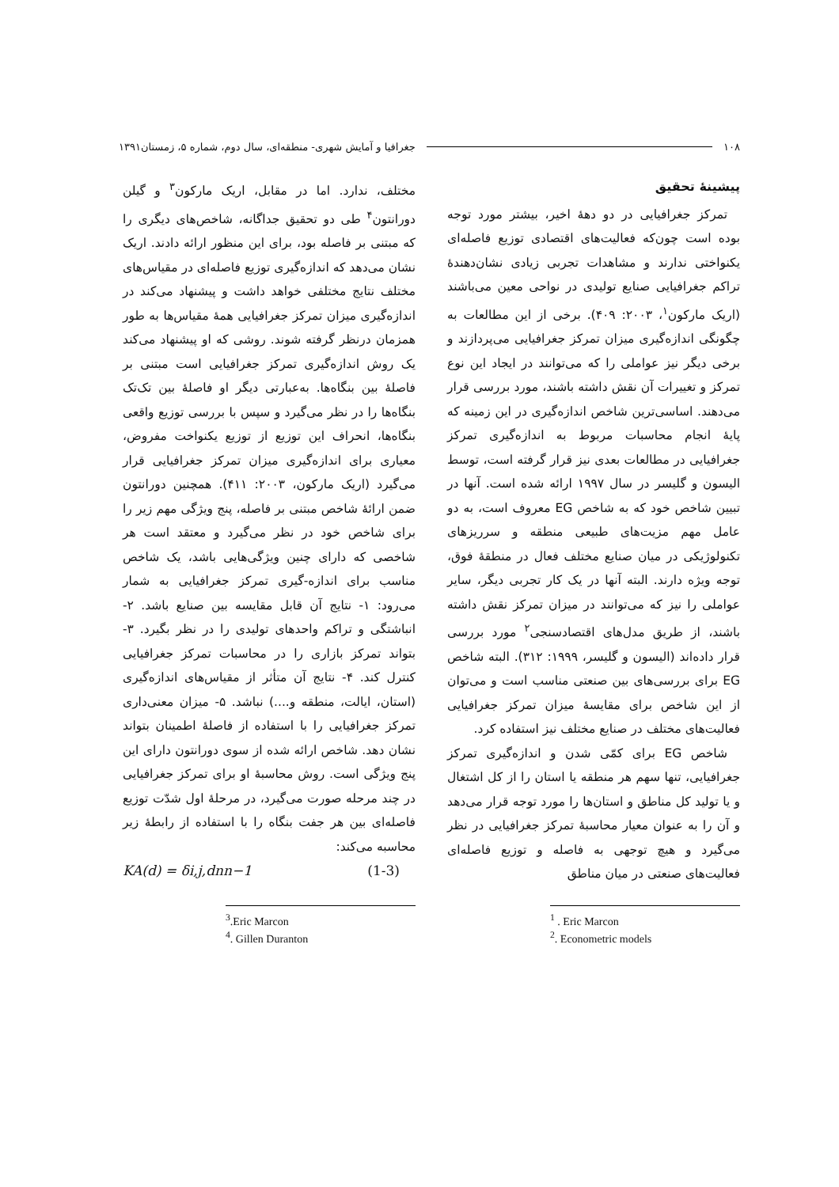۱۰۸ جغرافیا و آمایش شهری- منطقه‌ای، سال دوم، شماره ۵، زمستان۱۳۹۱
پیشینهٔ تحقیق
تمرکز جغرافیایی در دو دههٔ اخیر، بیشتر مورد توجه بوده است چون‌که فعالیت‌های اقتصادی توزیع فاصله‌ای یکنواختی ندارند و مشاهدات تجربی زیادی نشان‌دهندهٔ تراکم جغرافیایی صنایع تولیدی در نواحی معین می‌باشند (اریک مارکون<sup>۱</sup>، ۲۰۰۳: ۴۰۹). برخی از این مطالعات به چگونگی اندازه‌گیری میزان تمرکز جغرافیایی می‌پردازند و برخی دیگر نیز عواملی را که می‌توانند در ایجاد این نوع تمرکز و تغییرات آن نقش داشته باشند، مورد بررسی قرار می‌دهند. اساسی‌ترین شاخص اندازه‌گیری در این زمینه که پایهٔ انجام محاسبات مربوط به اندازه‌گیری تمرکز جغرافیایی در مطالعات بعدی نیز قرار گرفته است، توسط الیسون و گلیسر در سال ۱۹۹۷ ارائه شده است. آنها در تبیین شاخص خود که به شاخص EG معروف است، به دو عامل مهم مزیت‌های طبیعی منطقه و سرریزهای تکنولوژیکی در میان صنایع مختلف فعال در منطقهٔ فوق، توجه ویژه دارند. البته آنها در یک کار تجربی دیگر، سایر عواملی را نیز که می‌توانند در میزان تمرکز نقش داشته باشند، از طریق مدل‌های اقتصادسنجی<sup>۲</sup> مورد بررسی قرار داده‌اند (الیسون و گلیسر، ۱۹۹۹: ۳۱۲). البته شاخص EG برای بررسی‌های بین صنعتی مناسب است و می‌توان از این شاخص برای مقایسهٔ میزان تمرکز جغرافیایی فعالیت‌های مختلف در صنایع مختلف نیز استفاده کرد.
شاخص EG برای کمّی شدن و اندازه‌گیری تمرکز جغرافیایی، تنها سهم هر منطقه یا استان را از کل اشتغال و یا تولید کل مناطق و استان‌ها را مورد توجه قرار می‌دهد و آن را به عنوان معیار محاسبهٔ تمرکز جغرافیایی در نظر می‌گیرد و هیچ توجهی به فاصله و توزیع فاصله‌ای فعالیت‌های صنعتی در میان مناطق
<sup>1</sup> . Eric Marcon
<sup>2</sup>. Econometric models
مختلف، ندارد. اما در مقابل، اریک مارکون<sup>۳</sup> و گیلن دورانتون<sup>۴</sup> طی دو تحقیق جداگانه، شاخص‌های دیگری را که مبتنی بر فاصله بود، برای این منظور ارائه دادند. اریک نشان می‌دهد که اندازه‌گیری توزیع فاصله‌ای در مقیاس‌های مختلف نتایج مختلفی خواهد داشت و پیشنهاد می‌کند در اندازه‌گیری میزان تمرکز جغرافیایی همهٔ مقیاس‌ها به طور همزمان درنظر گرفته شوند. روشی که او پیشنهاد می‌کند یک روش اندازه‌گیری تمرکز جغرافیایی است مبتنی بر فاصلهٔ بین بنگاه‌ها. به‌عبارتی دیگر او فاصلهٔ بین تک‌تک بنگاه‌ها را در نظر می‌گیرد و سپس با بررسی توزیع واقعی بنگاه‌ها، انحراف این توزیع از توزیع یکنواخت مفروض، معیاری برای اندازه‌گیری میزان تمرکز جغرافیایی قرار می‌گیرد (اریک مارکون، ۲۰۰۳: ۴۱۱). همچنین دورانتون ضمن ارائهٔ شاخص مبتنی بر فاصله، پنج ویژگی مهم زیر را برای شاخص خود در نظر می‌گیرد و معتقد است هر شاخصی که دارای چنین ویژگی‌هایی باشد، یک شاخص مناسب برای اندازه-گیری تمرکز جغرافیایی به شمار می‌رود: ۱- نتایج آن قابل مقایسه بین صنایع باشد. ۲- انباشتگی و تراکم واحدهای تولیدی را در نظر بگیرد. ۳- بتواند تمرکز بازاری را در محاسبات تمرکز جغرافیایی کنترل کند. ۴- نتایج آن متأثر از مقیاس‌های اندازه‌گیری (استان، ایالت، منطقه و....) نباشد. ۵- میزان معنی‌داری تمرکز جغرافیایی را با استفاده از فاصلهٔ اطمینان بتواند نشان دهد. شاخص ارائه شده از سوی دورانتون دارای این پنج ویژگی است. روش محاسبهٔ او برای تمرکز جغرافیایی در چند مرحله صورت می‌گیرد، در مرحلهٔ اول شدّت توزیع فاصله‌ای بین هر جفت بنگاه را با استفاده از رابطهٔ زیر محاسبه می‌کند:
KA(d) = δi,j,dnn−1 (1-3)
<sup>3</sup>.Eric Marcon
<sup>4</sup>. Gillen Duranton